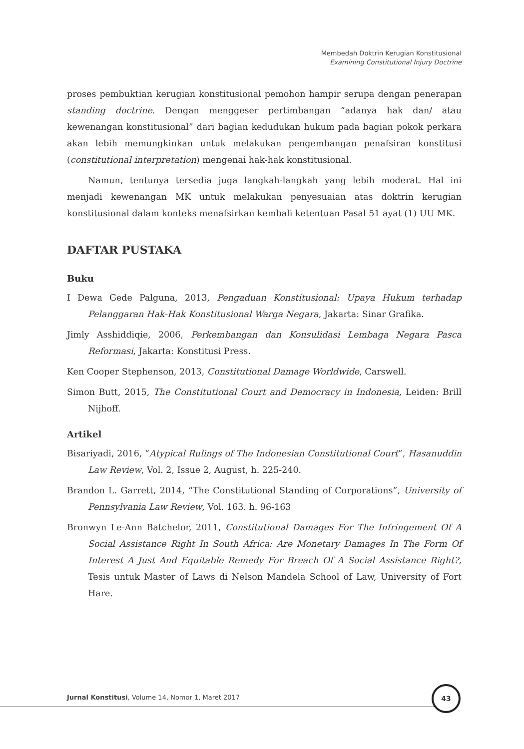Membedah Doktrin Kerugian Konstitusional
Examining Constitutional Injury Doctrine
proses pembuktian kerugian konstitusional pemohon hampir serupa dengan penerapan standing doctrine. Dengan menggeser pertimbangan “adanya hak dan/ atau kewenangan konstitusional” dari bagian kedudukan hukum pada bagian pokok perkara akan lebih memungkinkan untuk melakukan pengembangan penafsiran konstitusi (constitutional interpretation) mengenai hak-hak konstitusional.
Namun, tentunya tersedia juga langkah-langkah yang lebih moderat. Hal ini menjadi kewenangan MK untuk melakukan penyesuaian atas doktrin kerugian konstitusional dalam konteks menafsirkan kembali ketentuan Pasal 51 ayat (1) UU MK.
DAFTAR PUSTAKA
Buku
I Dewa Gede Palguna, 2013, Pengaduan Konstitusional: Upaya Hukum terhadap Pelanggaran Hak-Hak Konstitusional Warga Negara, Jakarta: Sinar Grafika.
Jimly Asshiddiqie, 2006, Perkembangan dan Konsulidasi Lembaga Negara Pasca Reformasi, Jakarta: Konstitusi Press.
Ken Cooper Stephenson, 2013, Constitutional Damage Worldwide, Carswell.
Simon Butt, 2015, The Constitutional Court and Democracy in Indonesia, Leiden: Brill Nijhoff.
Artikel
Bisariyadi, 2016, “Atypical Rulings of The Indonesian Constitutional Court”, Hasanuddin Law Review, Vol. 2, Issue 2, August, h. 225-240.
Brandon L. Garrett, 2014, “The Constitutional Standing of Corporations”, University of Pennsylvania Law Review, Vol. 163. h. 96-163
Bronwyn Le-Ann Batchelor, 2011, Constitutional Damages For The Infringement Of A Social Assistance Right In South Africa: Are Monetary Damages In The Form Of Interest A Just And Equitable Remedy For Breach Of A Social Assistance Right?, Tesis untuk Master of Laws di Nelson Mandela School of Law, University of Fort Hare.
Jurnal Konstitusi, Volume 14, Nomor 1, Maret 2017
43